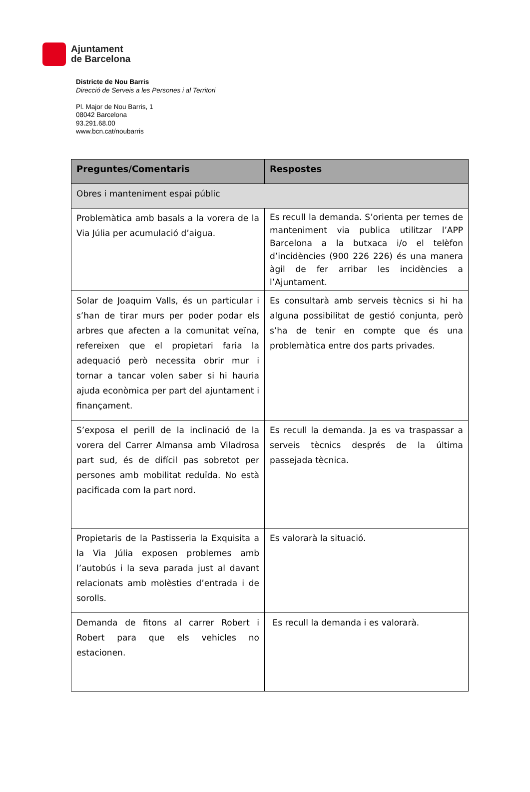Ajuntament
de Barcelona
Districte de Nou Barris
Direcció de Serveis a les Persones i al Territori
Pl. Major de Nou Barris, 1
08042 Barcelona
93.291.68.00
www.bcn.cat/noubarris
| Preguntes/Comentaris | Respostes |
| --- | --- |
| Obres i manteniment espai públic | |
| Problemàtica amb basals a la vorera de la Via Júlia per acumulació d’aigua. | Es recull la demanda. S’orienta per temes de manteniment via publica utilitzar l’APP Barcelona a la butxaca i/o el telèfon d’incidències (900 226 226) és una manera àgil de fer arribar les incidències a l’Ajuntament. |
| Solar de Joaquim Valls, és un particular i s’han de tirar murs per poder podar els arbres que afecten a la comunitat veïna, refereixen que el propietari faria la adequació però necessita obrir mur i tornar a tancar volen saber si hi hauria ajuda econòmica per part del ajuntament i finançament. | Es consultarà amb serveis tècnics si hi ha alguna possibilitat de gestió conjunta, però s’ha de tenir en compte que és una problemàtica entre dos parts privades. |
| S’exposa el perill de la inclinació de la vorera del Carrer Almansa amb Viladrosa part sud, és de difícil pas sobretot per persones amb mobilitat reduïda. No està pacificada com la part nord. | Es recull la demanda. Ja es va traspassar a serveis tècnics després de la última passejada tècnica. |
| Propietaris de la Pastisseria la Exquisita a la Via Júlia exposen problemes amb l’autobús i la seva parada just al davant relacionats amb molèsties d’entrada i de sorolls. | Es valorarà la situació. |
| Demanda de fitons al carrer Robert i Robert para que els vehicles no estacionen. | Es recull la demanda i es valorarà. |